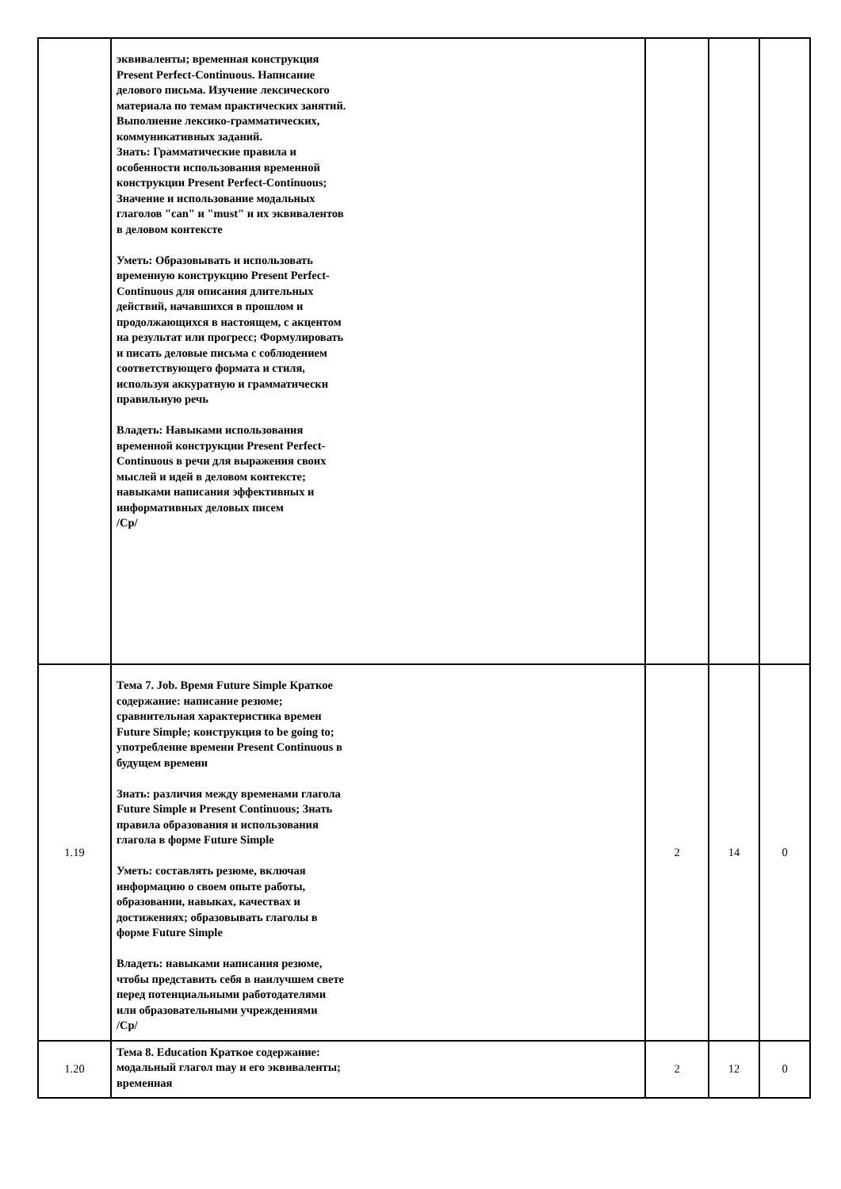| | эквиваленты; временная конструкция Present Perfect-Continuous. Написание делового письма. Изучение лексического материала по темам практических занятий. Выполнение лексико-грамматических, коммуникативных заданий. Знать: Грамматические правила и особенности использования временной конструкции Present Perfect-Continuous; Значение и использование модальных глаголов "can" и "must" и их эквивалентов в деловом контексте Уметь: Образовывать и использовать временную конструкцию Present Perfect-Continuous для описания длительных действий, начавшихся в прошлом и продолжающихся в настоящем, с акцентом на результат или прогресс; Формулировать и писать деловые письма с соблюдением соответствующего формата и стиля, используя аккуратную и грамматически правильную речь Владеть: Навыками использования временной конструкции Present Perfect-Continuous в речи для выражения своих мыслей и идей в деловом контексте; навыками написания эффективных и информативных деловых писем /Ср/ | | | |
| 1.19 | Тема 7. Job. Время Future Simple Краткое содержание: написание резюме; сравнительная характеристика времен Future Simple; конструкция to be going to; употребление времени Present Continuous в будущем времени Знать: различия между временами глагола Future Simple и Present Continuous; Знать правила образования и использования глагола в форме Future Simple Уметь: составлять резюме, включая информацию о своем опыте работы, образовании, навыках, качествах и достижениях; образовывать глаголы в форме Future Simple Владеть: навыками написания резюме, чтобы представить себя в наилучшем свете перед потенциальными работодателями или образовательными учреждениями /Ср/ | 2 | 14 | 0 |
| 1.20 | Тема 8. Education Краткое содержание: модальный глагол may и его эквиваленты; временная | 2 | 12 | 0 |